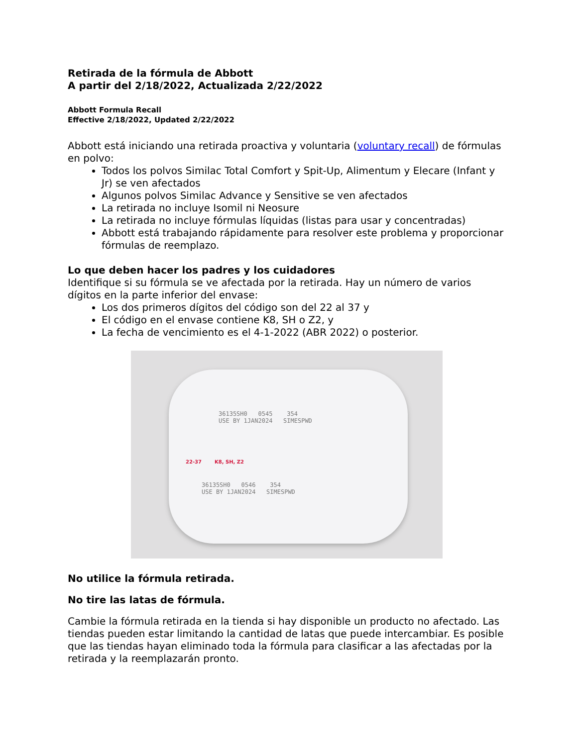Retirada de la fórmula de Abbott
A partir del 2/18/2022, Actualizada 2/22/2022
Abbott Formula Recall
Effective 2/18/2022, Updated 2/22/2022
Abbott está iniciando una retirada proactiva y voluntaria (voluntary recall) de fórmulas en polvo:
Todos los polvos Similac Total Comfort y Spit-Up, Alimentum y Elecare (Infant y Jr) se ven afectados
Algunos polvos Similac Advance y Sensitive se ven afectados
La retirada no incluye Isomil ni Neosure
La retirada no incluye fórmulas líquidas (listas para usar y concentradas)
Abbott está trabajando rápidamente para resolver este problema y proporcionar fórmulas de reemplazo.
Lo que deben hacer los padres y los cuidadores
Identifique si su fórmula se ve afectada por la retirada. Hay un número de varios dígitos en la parte inferior del envase:
Los dos primeros dígitos del código son del 22 al 37 y
El código en el envase contiene K8, SH o Z2, y
La fecha de vencimiento es el 4-1-2022 (ABR 2022) o posterior.
36135SH0 0545 354
USE BY 1JAN2024 SIMESPWD
22-37 K8, SH, Z2
36135SH0 0546 354
USE BY 1JAN2024 SIMESPWD
No utilice la fórmula retirada.
No tire las latas de fórmula.
Cambie la fórmula retirada en la tienda si hay disponible un producto no afectado. Las tiendas pueden estar limitando la cantidad de latas que puede intercambiar. Es posible que las tiendas hayan eliminado toda la fórmula para clasificar a las afectadas por la retirada y la reemplazarán pronto.